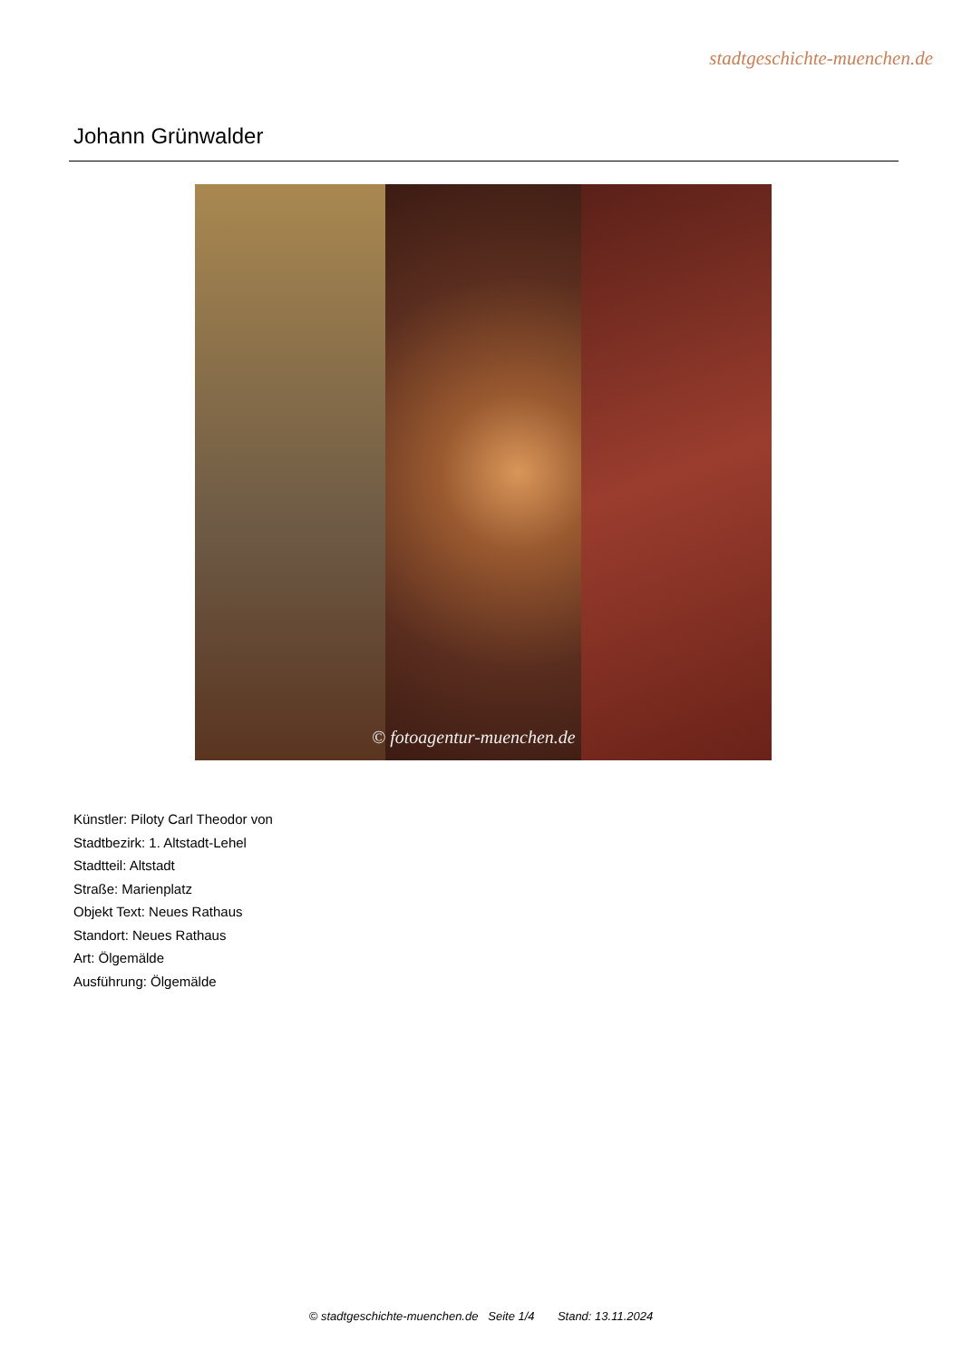stadtgeschichte-muenchen.de
Johann Grünwalder
© fotoagentur-muenchen.de
Künstler: Piloty Carl Theodor von
Stadtbezirk: 1. Altstadt-Lehel
Stadtteil: Altstadt
Straße: Marienplatz
Objekt Text: Neues Rathaus
Standort: Neues Rathaus
Art: Ölgemälde
Ausführung: Ölgemälde
© stadtgeschichte-muenchen.de Seite 1/4 Stand: 13.11.2024